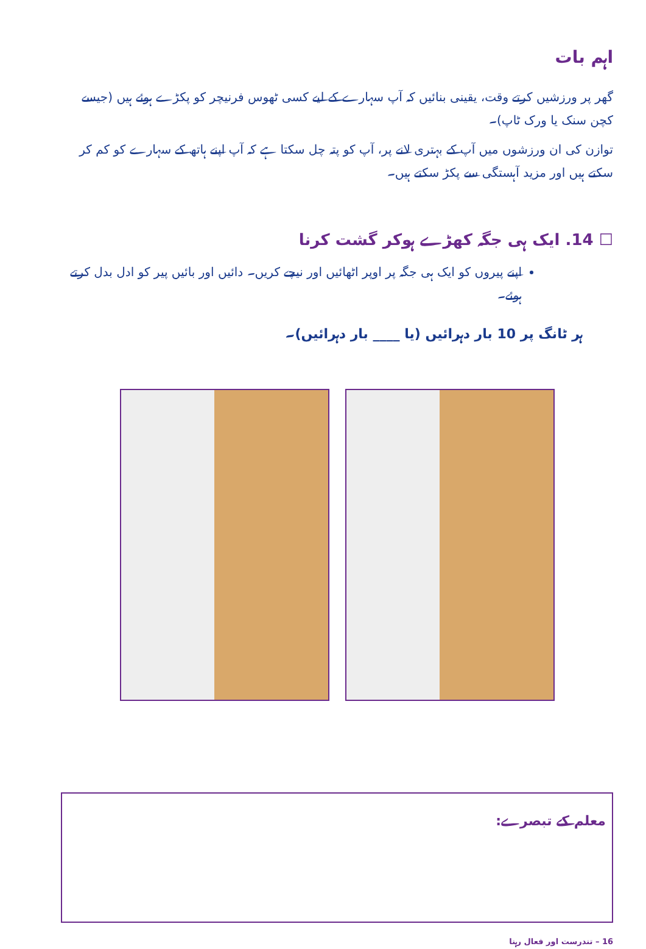اہم بات
گھر پر ورزشیں کرتے وقت، یقینی بنائیں کہ آپ سہارے کے لیے کسی ٹھوس فرنیچر کو پکڑے ہوئے ہیں (جیسے کچن سنک یا ورک ٹاپ)۔
توازن کی ان ورزشوں میں آپ کے بہتری لانے پر، آپ کو پتہ چل سکتا ہے کہ آپ اپنے ہاتھ کے سہارے کو کم کر سکتے ہیں اور مزید آہستگی سے پکڑ سکتے ہیں۔
☐ 14. ایک ہی جگہ کھڑے ہوکر گشت کرنا
اپنے پیروں کو ایک ہی جگہ پر اوپر اٹھائیں اور نیچے کریں۔ دائیں اور بائیں پیر کو ادل بدل کرتے ہوئے۔
ہر ٹانگ پر 10 بار دہرائیں (یا ____ بار دہرائیں)۔
معلم کے تبصرے:
16 – تندرست اور فعال رہنا